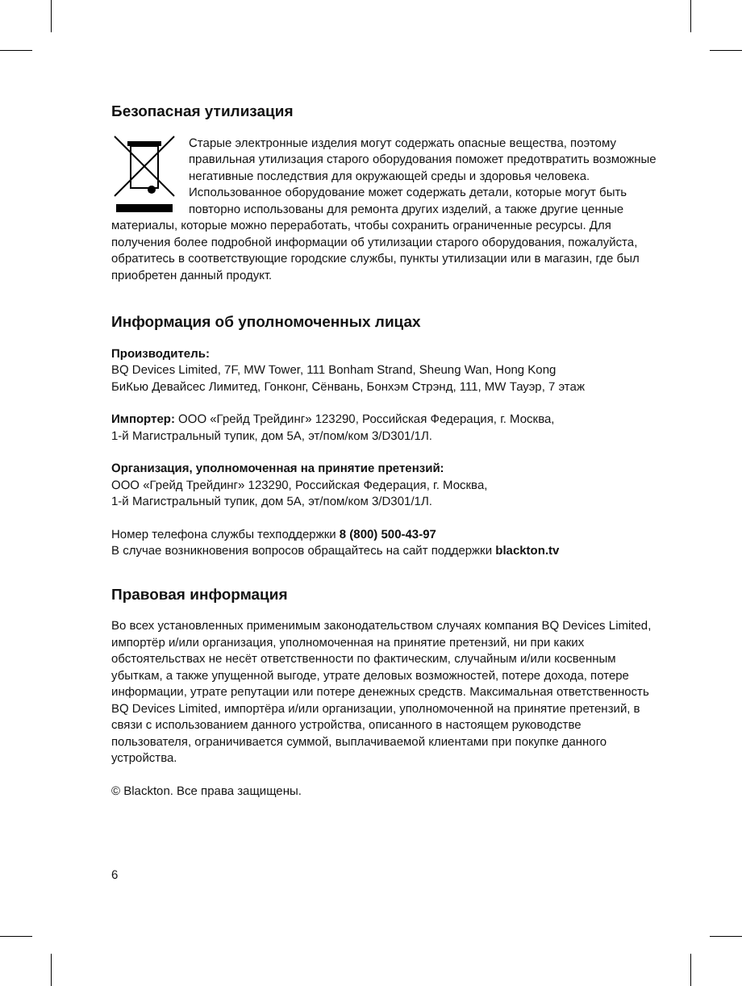Безопасная утилизация
Старые электронные изделия могут содержать опасные вещества, поэтому правильная утилизация старого оборудования поможет предотвратить возможные негативные последствия для окружающей среды и здоровья человека. Использованное оборудование может содержать детали, которые могут быть повторно использованы для ремонта других изделий, а также другие ценные материалы, которые можно переработать, чтобы сохранить ограниченные ресурсы. Для получения более подробной информации об утилизации старого оборудования, пожалуйста, обратитесь в соответствующие городские службы, пункты утилизации или в магазин, где был приобретен данный продукт.
Информация об уполномоченных лицах
Производитель:
BQ Devices Limited, 7F, MW Tower, 111 Bonham Strand, Sheung Wan, Hong Kong
БиКью Девайсес Лимитед, Гонконг, Сёнвань, Бонхэм Стрэнд, 111, MW Тауэр, 7 этаж
Импортер: ООО «Грейд Трейдинг» 123290, Российская Федерация, г. Москва,
1-й Магистральный тупик, дом 5А, эт/пом/ком 3/D301/1Л.
Организация, уполномоченная на принятие претензий:
ООО «Грейд Трейдинг» 123290, Российская Федерация, г. Москва,
1-й Магистральный тупик, дом 5А, эт/пом/ком 3/D301/1Л.
Номер телефона службы техподдержки 8 (800) 500-43-97
В случае возникновения вопросов обращайтесь на сайт поддержки blackton.tv
Правовая информация
Во всех установленных применимым законодательством случаях компания BQ Devices Limited, импортёр и/или организация, уполномоченная на принятие претензий, ни при каких обстоятельствах не несёт ответственности по фактическим, случайным и/или косвенным убыткам, а также упущенной выгоде, утрате деловых возможностей, потере дохода, потере информации, утрате репутации или потере денежных средств. Максимальная ответственность BQ Devices Limited, импортёра и/или организации, уполномоченной на принятие претензий, в связи с использованием данного устройства, описанного в настоящем руководстве пользователя, ограничивается суммой, выплачиваемой клиентами при покупке данного устройства.
© Blackton. Все права защищены.
6